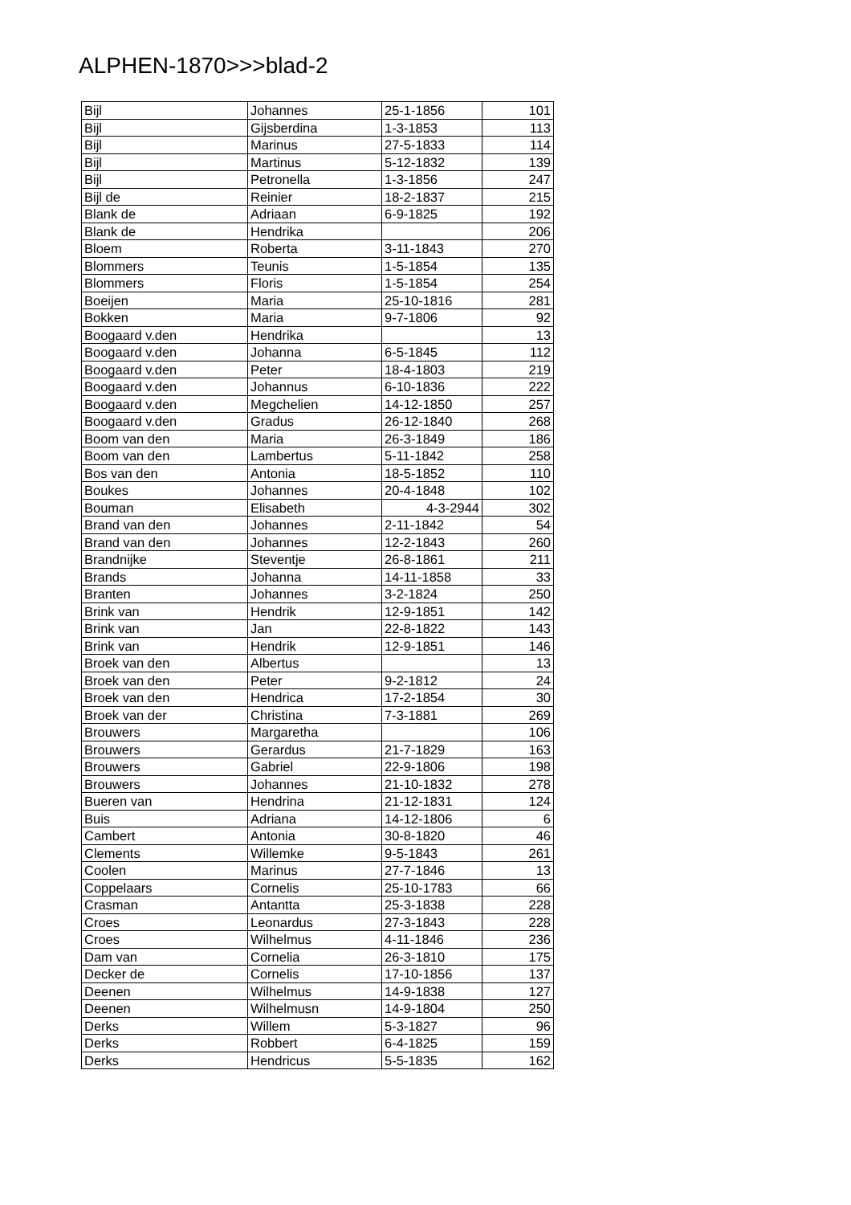ALPHEN-1870>>>blad-2
| Bijl | Johannes | 25-1-1856 | 101 |
| Bijl | Gijsberdina | 1-3-1853 | 113 |
| Bijl | Marinus | 27-5-1833 | 114 |
| Bijl | Martinus | 5-12-1832 | 139 |
| Bijl | Petronella | 1-3-1856 | 247 |
| Bijl de | Reinier | 18-2-1837 | 215 |
| Blank de | Adriaan | 6-9-1825 | 192 |
| Blank de | Hendrika | | 206 |
| Bloem | Roberta | 3-11-1843 | 270 |
| Blommers | Teunis | 1-5-1854 | 135 |
| Blommers | Floris | 1-5-1854 | 254 |
| Boeijen | Maria | 25-10-1816 | 281 |
| Bokken | Maria | 9-7-1806 | 92 |
| Boogaard v.den | Hendrika | | 13 |
| Boogaard v.den | Johanna | 6-5-1845 | 112 |
| Boogaard v.den | Peter | 18-4-1803 | 219 |
| Boogaard v.den | Johannus | 6-10-1836 | 222 |
| Boogaard v.den | Megchelien | 14-12-1850 | 257 |
| Boogaard v.den | Gradus | 26-12-1840 | 268 |
| Boom van den | Maria | 26-3-1849 | 186 |
| Boom van den | Lambertus | 5-11-1842 | 258 |
| Bos van den | Antonia | 18-5-1852 | 110 |
| Boukes | Johannes | 20-4-1848 | 102 |
| Bouman | Elisabeth | 4-3-2944 | 302 |
| Brand van den | Johannes | 2-11-1842 | 54 |
| Brand van den | Johannes | 12-2-1843 | 260 |
| Brandnijke | Steventje | 26-8-1861 | 211 |
| Brands | Johanna | 14-11-1858 | 33 |
| Branten | Johannes | 3-2-1824 | 250 |
| Brink van | Hendrik | 12-9-1851 | 142 |
| Brink van | Jan | 22-8-1822 | 143 |
| Brink van | Hendrik | 12-9-1851 | 146 |
| Broek van den | Albertus | | 13 |
| Broek van den | Peter | 9-2-1812 | 24 |
| Broek van den | Hendrica | 17-2-1854 | 30 |
| Broek van der | Christina | 7-3-1881 | 269 |
| Brouwers | Margaretha | | 106 |
| Brouwers | Gerardus | 21-7-1829 | 163 |
| Brouwers | Gabriel | 22-9-1806 | 198 |
| Brouwers | Johannes | 21-10-1832 | 278 |
| Bueren van | Hendrina | 21-12-1831 | 124 |
| Buis | Adriana | 14-12-1806 | 6 |
| Cambert | Antonia | 30-8-1820 | 46 |
| Clements | Willemke | 9-5-1843 | 261 |
| Coolen | Marinus | 27-7-1846 | 13 |
| Coppelaars | Cornelis | 25-10-1783 | 66 |
| Crasman | Antantta | 25-3-1838 | 228 |
| Croes | Leonardus | 27-3-1843 | 228 |
| Croes | Wilhelmus | 4-11-1846 | 236 |
| Dam van | Cornelia | 26-3-1810 | 175 |
| Decker de | Cornelis | 17-10-1856 | 137 |
| Deenen | Wilhelmus | 14-9-1838 | 127 |
| Deenen | Wilhelmusn | 14-9-1804 | 250 |
| Derks | Willem | 5-3-1827 | 96 |
| Derks | Robbert | 6-4-1825 | 159 |
| Derks | Hendricus | 5-5-1835 | 162 |